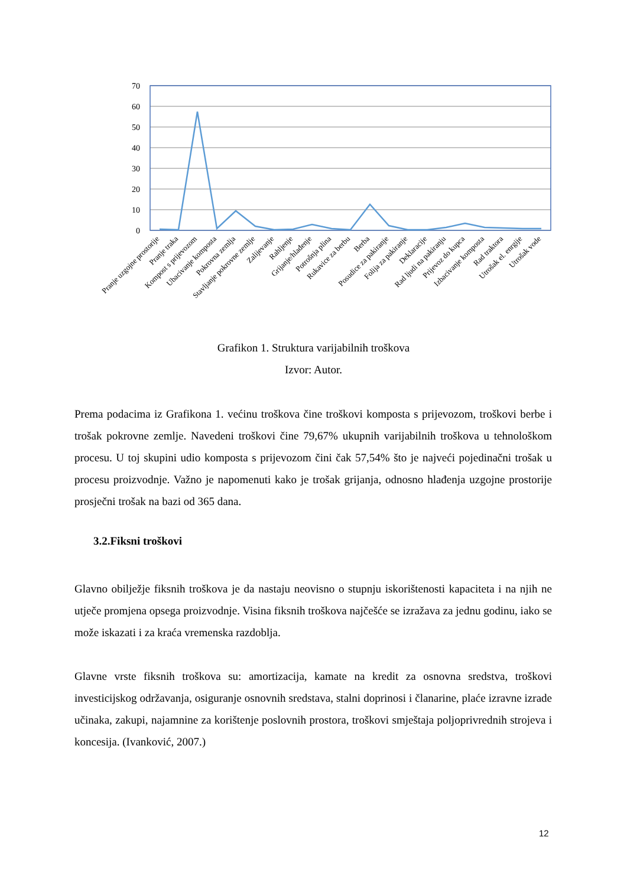70
60
50
40
30
20
10
0
Pranje uzgojne prostorije
Pranje traka
Kompost s prijevozom
Ubacivanje komposta
Pokrovna zemlja
Stavljanje pokrovne zemlje
Zalijevanje
Rahljenje
Grijanje/hlađenje
Potrošnja plina
Rukavice za berbu
Berba
Posudice za pakiranje
Folija za pakiranje
Deklaracije
Rad ljudi na pakiranju
Prijevoz do kupca
Izbacivanje komposta
Rad traktora
Utrošak el. enrgije
Utrošak vode
Grafikon 1. Struktura varijabilnih troškova
Izvor: Autor.
Prema podacima iz Grafikona 1. većinu troškova čine troškovi komposta s prijevozom, troškovi berbe i trošak pokrovne zemlje. Navedeni troškovi čine 79,67% ukupnih varijabilnih troškova u tehnološkom procesu. U toj skupini udio komposta s prijevozom čini čak 57,54% što je najveći pojedinačni trošak u procesu proizvodnje. Važno je napomenuti kako je trošak grijanja, odnosno hlađenja uzgojne prostorije prosječni trošak na bazi od 365 dana.
3.2.Fiksni troškovi
Glavno obilježje fiksnih troškova je da nastaju neovisno o stupnju iskorištenosti kapaciteta i na njih ne utječe promjena opsega proizvodnje. Visina fiksnih troškova najčešće se izražava za jednu godinu, iako se može iskazati i za kraća vremenska razdoblja.
Glavne vrste fiksnih troškova su: amortizacija, kamate na kredit za osnovna sredstva, troškovi investicijskog održavanja, osiguranje osnovnih sredstava, stalni doprinosi i članarine, plaće izravne izrade učinaka, zakupi, najamnine za korištenje poslovnih prostora, troškovi smještaja poljoprivrednih strojeva i koncesija. (Ivanković, 2007.)
12